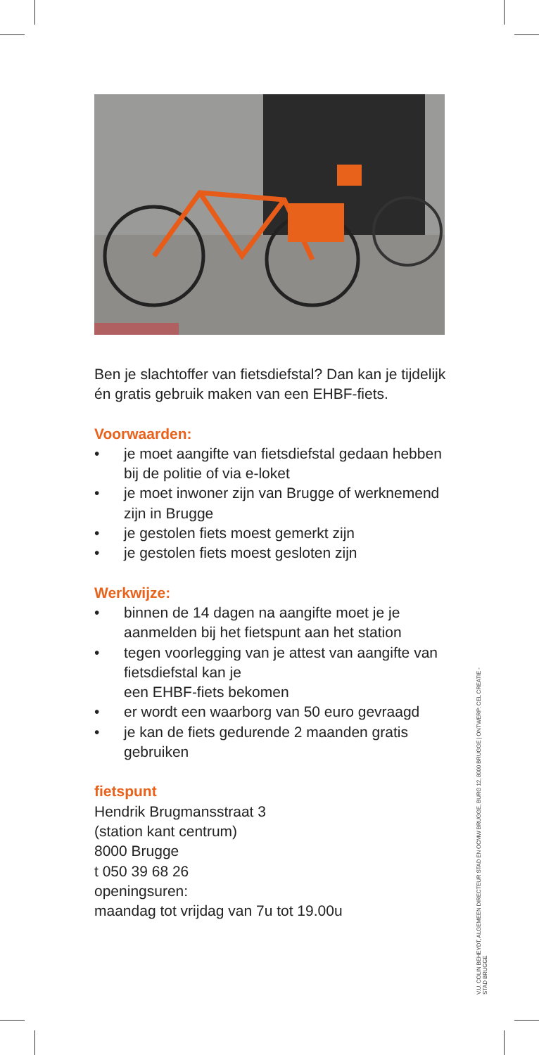Ben je slachtoffer van fietsdiefstal? Dan kan je tijdelijk én gratis gebruik maken van een EHBF-fiets.
Voorwaarden:
• je moet aangifte van fietsdiefstal gedaan hebben bij de politie of via e-loket
• je moet inwoner zijn van Brugge of werknemend zijn in Brugge
• je gestolen fiets moest gemerkt zijn
• je gestolen fiets moest gesloten zijn
Werkwijze:
• binnen de 14 dagen na aangifte moet je je aanmelden bij het fietspunt aan het station
• tegen voorlegging van je attest van aangifte van fietsdiefstal kan je
een EHBF-fiets bekomen
• er wordt een waarborg van 50 euro gevraagd
• je kan de fiets gedurende 2 maanden gratis gebruiken
fietspunt
Hendrik Brugmansstraat 3
(station kant centrum)
8000 Brugge
t 050 39 68 26
openingsuren:
maandag tot vrijdag van 7u tot 19.00u
V.U. COLIN BEHEYDT, ALGEMEEN DIRECTEUR STAD EN OCMW BRUGGE, BURG 12, 8000 BRUGGE | ONTWERP: CEL CREATIE - STAD BRUGGE